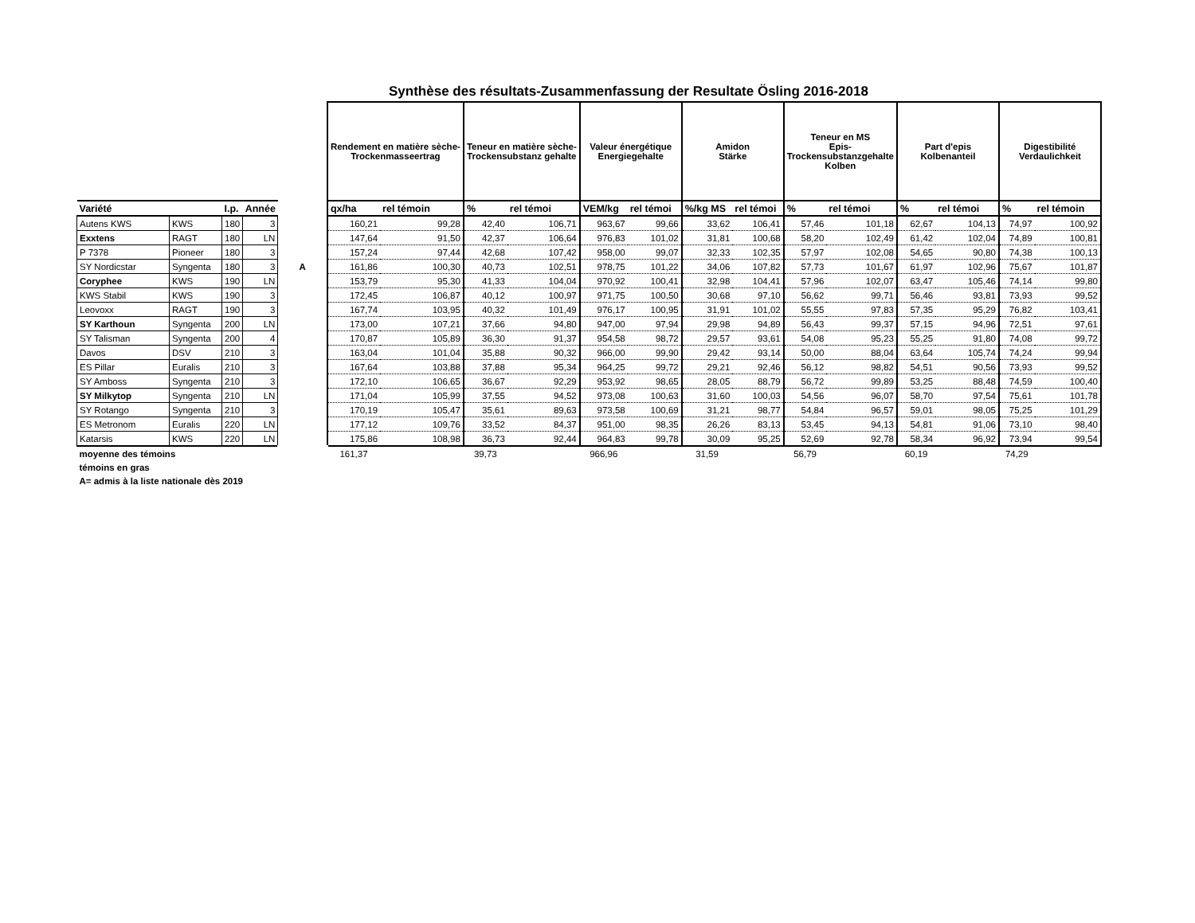Synthèse des résultats-Zusammenfassung der Resultate Ösling 2016-2018
| | | | | | Rendement en matière sèche- Trockenmasseertrag | | Teneur en matière sèche- Trockensubstanz gehalte | | Valeur énergétique Energiegehalte | | Amidon Stärke | | Teneur en MS Epis- Trockensubstanzgehalte Kolben | | Part d'epis Kolbenanteil | | Digestibilité Verdaulichkeit | |
| --- | --- | --- | --- | --- | --- | --- | --- | --- | --- | --- | --- | --- | --- | --- | --- | --- | --- | --- |
| Variété | | I.p. | Année | | qx/ha | rel témoin | % | rel témoi | VEM/kg | rel témoi | %/kg MS | rel témoi | % | rel témoi | % | rel témoi | % | rel témoin |
| Autens KWS | KWS | 180 | 3 | | 160,21 | 99,28 | 42,40 | 106,71 | 963,67 | 99,66 | 33,62 | 106,41 | 57,46 | 101,18 | 62,67 | 104,13 | 74,97 | 100,92 |
| Exxtens | RAGT | 180 | LN | | 147,64 | 91,50 | 42,37 | 106,64 | 976,83 | 101,02 | 31,81 | 100,68 | 58,20 | 102,49 | 61,42 | 102,04 | 74,89 | 100,81 |
| P 7378 | Pioneer | 180 | 3 | | 157,24 | 97,44 | 42,68 | 107,42 | 958,00 | 99,07 | 32,33 | 102,35 | 57,97 | 102,08 | 54,65 | 90,80 | 74,38 | 100,13 |
| SY Nordicstar | Syngenta | 180 | 3 | A | 161,86 | 100,30 | 40,73 | 102,51 | 978,75 | 101,22 | 34,06 | 107,82 | 57,73 | 101,67 | 61,97 | 102,96 | 75,67 | 101,87 |
| Coryphee | KWS | 190 | LN | | 153,79 | 95,30 | 41,33 | 104,04 | 970,92 | 100,41 | 32,98 | 104,41 | 57,96 | 102,07 | 63,47 | 105,46 | 74,14 | 99,80 |
| KWS Stabil | KWS | 190 | 3 | | 172,45 | 106,87 | 40,12 | 100,97 | 971,75 | 100,50 | 30,68 | 97,10 | 56,62 | 99,71 | 56,46 | 93,81 | 73,93 | 99,52 |
| Leovoxx | RAGT | 190 | 3 | | 167,74 | 103,95 | 40,32 | 101,49 | 976,17 | 100,95 | 31,91 | 101,02 | 55,55 | 97,83 | 57,35 | 95,29 | 76,82 | 103,41 |
| SY Karthoun | Syngenta | 200 | LN | | 173,00 | 107,21 | 37,66 | 94,80 | 947,00 | 97,94 | 29,98 | 94,89 | 56,43 | 99,37 | 57,15 | 94,96 | 72,51 | 97,61 |
| SY Talisman | Syngenta | 200 | 4 | | 170,87 | 105,89 | 36,30 | 91,37 | 954,58 | 98,72 | 29,57 | 93,61 | 54,08 | 95,23 | 55,25 | 91,80 | 74,08 | 99,72 |
| Davos | DSV | 210 | 3 | | 163,04 | 101,04 | 35,88 | 90,32 | 966,00 | 99,90 | 29,42 | 93,14 | 50,00 | 88,04 | 63,64 | 105,74 | 74,24 | 99,94 |
| ES Pillar | Euralis | 210 | 3 | | 167,64 | 103,88 | 37,88 | 95,34 | 964,25 | 99,72 | 29,21 | 92,46 | 56,12 | 98,82 | 54,51 | 90,56 | 73,93 | 99,52 |
| SY Amboss | Syngenta | 210 | 3 | | 172,10 | 106,65 | 36,67 | 92,29 | 953,92 | 98,65 | 28,05 | 88,79 | 56,72 | 99,89 | 53,25 | 88,48 | 74,59 | 100,40 |
| SY Milkytop | Syngenta | 210 | LN | | 171,04 | 105,99 | 37,55 | 94,52 | 973,08 | 100,63 | 31,60 | 100,03 | 54,56 | 96,07 | 58,70 | 97,54 | 75,61 | 101,78 |
| SY Rotango | Syngenta | 210 | 3 | | 170,19 | 105,47 | 35,61 | 89,63 | 973,58 | 100,69 | 31,21 | 98,77 | 54,84 | 96,57 | 59,01 | 98,05 | 75,25 | 101,29 |
| ES Metronom | Euralis | 220 | LN | | 177,12 | 109,76 | 33,52 | 84,37 | 951,00 | 98,35 | 26,26 | 83,13 | 53,45 | 94,13 | 54,81 | 91,06 | 73,10 | 98,40 |
| Katarsis | KWS | 220 | LN | | 175,86 | 108,98 | 36,73 | 92,44 | 964,83 | 99,78 | 30,09 | 95,25 | 52,69 | 92,78 | 58,34 | 96,92 | 73,94 | 99,54 |
| moyenne des témoins | | | | | 161,37 | | 39,73 | | 966,96 | | 31,59 | | 56,79 | | 60,19 | | 74,29 | |
| témoins en gras | | | | | | | | | | | | | | | | | | |
| A= admis à la liste nationale dès 2019 | | | | | | | | | | | | | | | | | | |